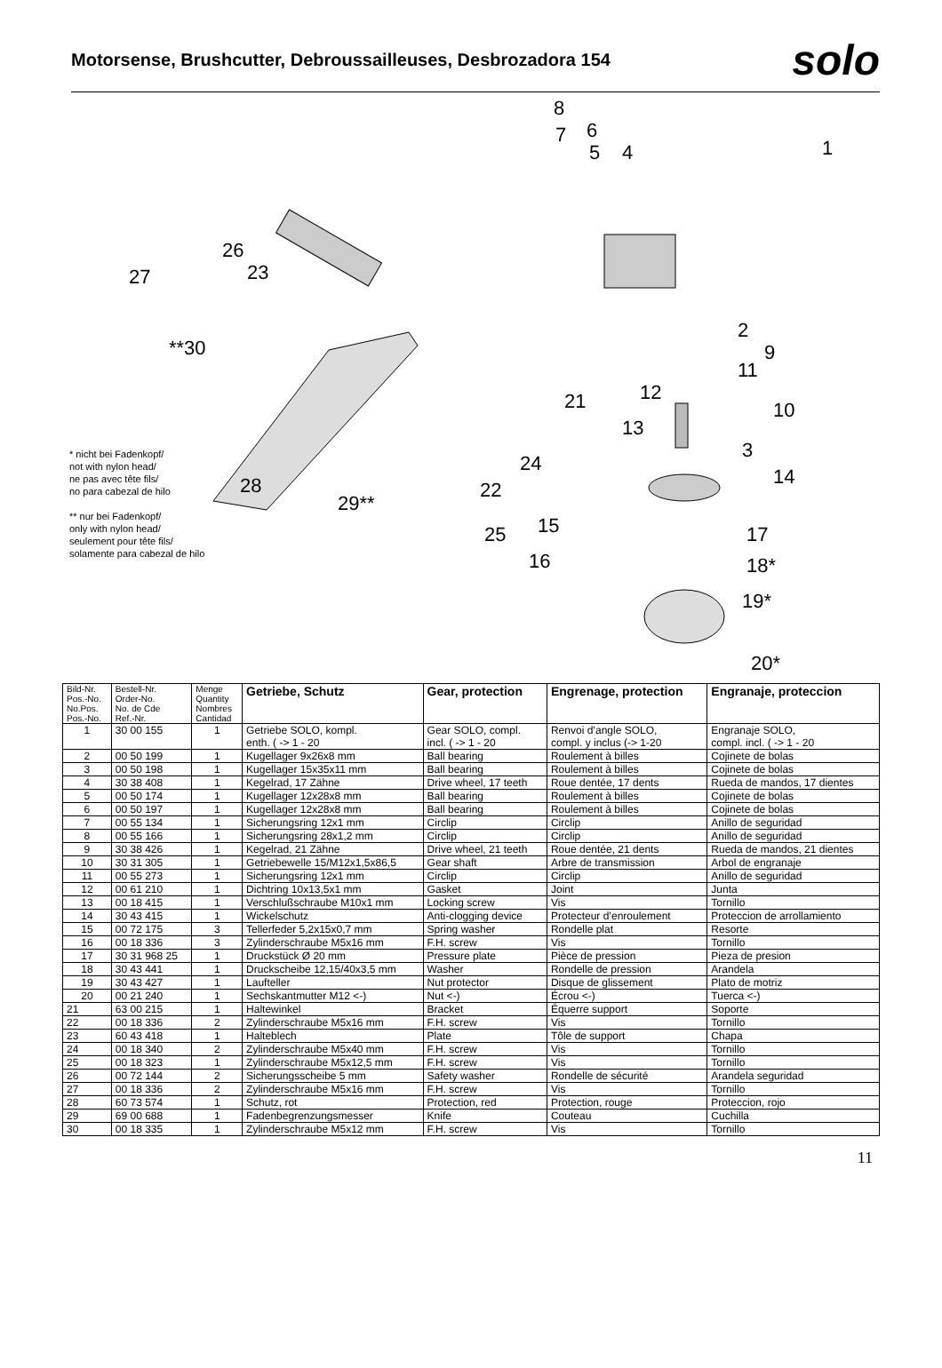Motorsense, Brushcutter, Debroussailleuses, Desbrozadora 154
solo
8
6 7
5 4 1
26
27 23
**30
2
9
11
12 21 10
13
3
24
14 28 22
29**
15 25 17
16 18*
19*
20*
* nicht bei Fadenkopf/
not with nylon head/
ne pas avec tête fils/
no para cabezal de hilo
** nur bei Fadenkopf/
only with nylon head/
seulement pour tête fils/
solamente para cabezal de hilo
| Bild-Nr. Pos.-No. No.Pos. Pos.-No. | Bestell-Nr. Order-No. No. de Cde Ref.-Nr. | Menge Quantity Nombres Cantidad | Getriebe, Schutz | Gear, protection | Engrenage, protection | Engranaje, proteccion |
| --- | --- | --- | --- | --- | --- | --- |
| 1 | 30 00 155 | 1 | Getriebe SOLO, kompl. enth. ( -> 1 - 20 | Gear SOLO, compl. incl. ( -> 1 - 20 | Renvoi d’angle SOLO, compl. y inclus (-> 1-20 | Engranaje SOLO, compl. incl. ( -> 1 - 20 |
| 2 | 00 50 199 | 1 | Kugellager 9x26x8 mm | Ball bearing | Roulement à billes | Cojinete de bolas |
| 3 | 00 50 198 | 1 | Kugellager 15x35x11 mm | Ball bearing | Roulement à billes | Cojinete de bolas |
| 4 | 30 38 408 | 1 | Kegelrad, 17 Zähne | Drive wheel, 17 teeth | Roue dentée, 17 dents | Rueda de mandos, 17 dientes |
| 5 | 00 50 174 | 1 | Kugellager 12x28x8 mm | Ball bearing | Roulement à billes | Cojinete de bolas |
| 6 | 00 50 197 | 1 | Kugellager 12x28x8 mm | Ball bearing | Roulement à billes | Cojinete de bolas |
| 7 | 00 55 134 | 1 | Sicherungsring 12x1 mm | Circlip | Circlip | Anillo de seguridad |
| 8 | 00 55 166 | 1 | Sicherungsring 28x1,2 mm | Circlip | Circlip | Anillo de seguridad |
| 9 | 30 38 426 | 1 | Kegelrad, 21 Zähne | Drive wheel, 21 teeth | Roue dentée, 21 dents | Rueda de mandos, 21 dientes |
| 10 | 30 31 305 | 1 | Getriebewelle 15/M12x1,5x86,5 | Gear shaft | Arbre de transmission | Arbol de engranaje |
| 11 | 00 55 273 | 1 | Sicherungsring 12x1 mm | Circlip | Circlip | Anillo de seguridad |
| 12 | 00 61 210 | 1 | Dichtring 10x13,5x1 mm | Gasket | Joint | Junta |
| 13 | 00 18 415 | 1 | Verschlußschraube M10x1 mm | Locking screw | Vis | Tornillo |
| 14 | 30 43 415 | 1 | Wickelschutz | Anti-clogging device | Protecteur d’enroulement | Proteccion de arrollamiento |
| 15 | 00 72 175 | 3 | Tellerfeder 5,2x15x0,7 mm | Spring washer | Rondelle plat | Resorte |
| 16 | 00 18 336 | 3 | Zylinderschraube M5x16 mm | F.H. screw | Vis | Tornillo |
| 17 | 30 31 968 25 | 1 | Druckstück Ø 20 mm | Pressure plate | Pièce de pression | Pieza de presion |
| 18 | 30 43 441 | 1 | Druckscheibe 12,15/40x3,5 mm | Washer | Rondelle de pression | Arandela |
| 19 | 30 43 427 | 1 | Laufteller | Nut protector | Disque de glissement | Plato de motriz |
| 20 | 00 21 240 | 1 | Sechskantmutter M12 <-) | Nut <-) | Écrou <-) | Tuerca <-) |
| 21 | 63 00 215 | 1 | Haltewinkel | Bracket | Équerre support | Soporte |
| 22 | 00 18 336 | 2 | Zylinderschraube M5x16 mm | F.H. screw | Vis | Tornillo |
| 23 | 60 43 418 | 1 | Halteblech | Plate | Tôle de support | Chapa |
| 24 | 00 18 340 | 2 | Zylinderschraube M5x40 mm | F.H. screw | Vis | Tornillo |
| 25 | 00 18 323 | 1 | Zylinderschraube M5x12,5 mm | F.H. screw | Vis | Tornillo |
| 26 | 00 72 144 | 2 | Sicherungsscheibe 5 mm | Safety washer | Rondelle de sécurité | Arandela seguridad |
| 27 | 00 18 336 | 2 | Zylinderschraube M5x16 mm | F.H. screw | Vis | Tornillo |
| 28 | 60 73 574 | 1 | Schutz, rot | Protection, red | Protection, rouge | Proteccion, rojo |
| 29 | 69 00 688 | 1 | Fadenbegrenzungsmesser | Knife | Couteau | Cuchilla |
| 30 | 00 18 335 | 1 | Zylinderschraube M5x12 mm | F.H. screw | Vis | Tornillo |
11